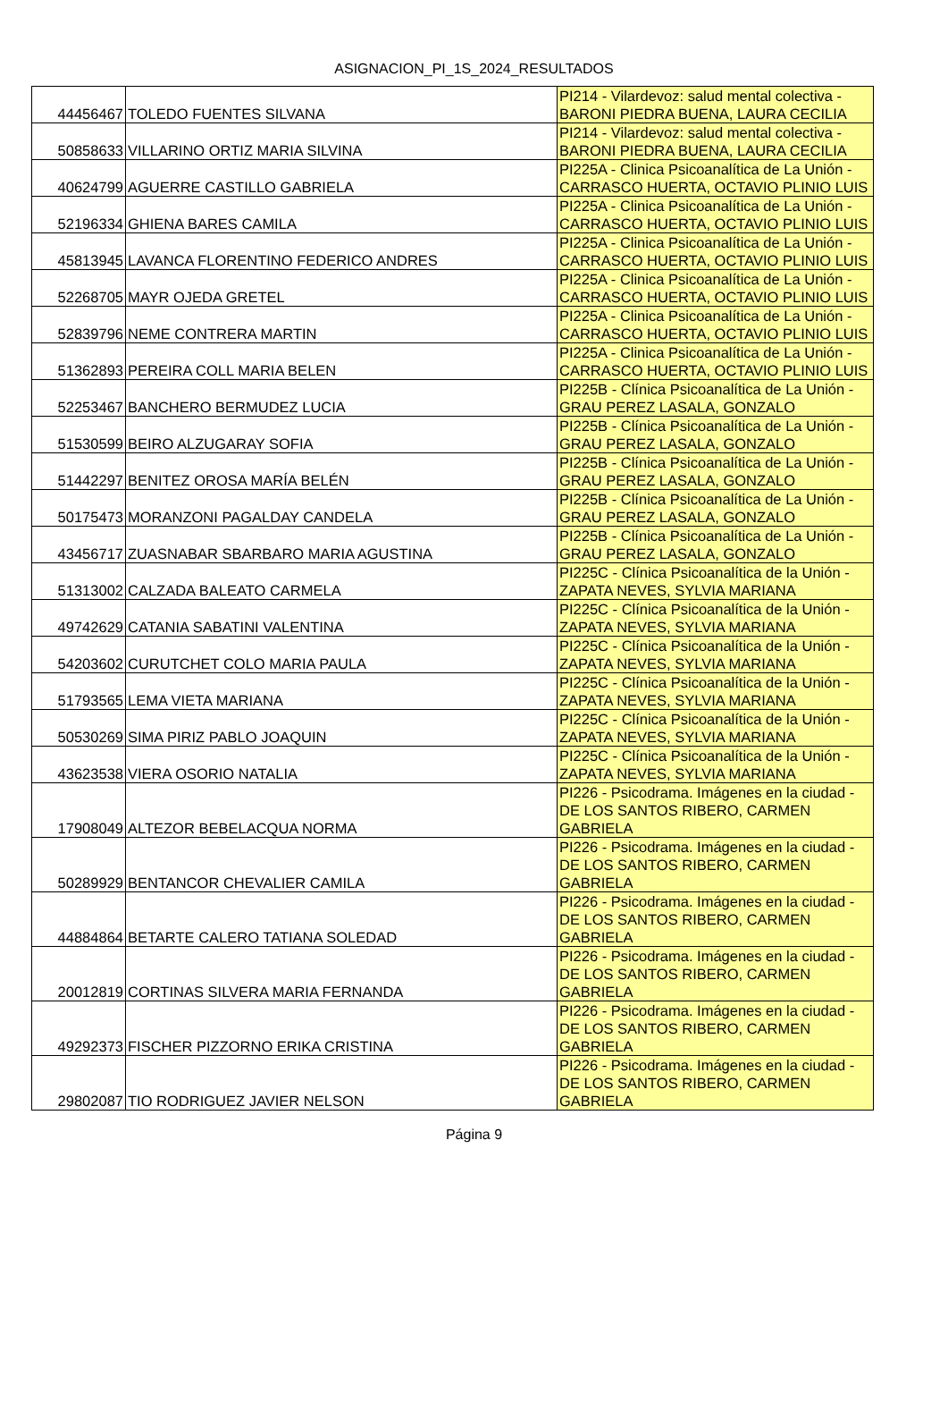ASIGNACION_PI_1S_2024_RESULTADOS
| 44456467 | TOLEDO FUENTES SILVANA | PI214 - Vilardevoz: salud mental colectiva - BARONI PIEDRA BUENA, LAURA CECILIA |
| 50858633 | VILLARINO ORTIZ MARIA SILVINA | PI214 - Vilardevoz: salud mental colectiva - BARONI PIEDRA BUENA, LAURA CECILIA |
| 40624799 | AGUERRE CASTILLO GABRIELA | PI225A - Clinica Psicoanalítica de La Unión - CARRASCO HUERTA, OCTAVIO PLINIO LUIS |
| 52196334 | GHIENA BARES CAMILA | PI225A - Clinica Psicoanalítica de La Unión - CARRASCO HUERTA, OCTAVIO PLINIO LUIS |
| 45813945 | LAVANCA FLORENTINO FEDERICO ANDRES | PI225A - Clinica Psicoanalítica de La Unión - CARRASCO HUERTA, OCTAVIO PLINIO LUIS |
| 52268705 | MAYR OJEDA GRETEL | PI225A - Clinica Psicoanalítica de La Unión - CARRASCO HUERTA, OCTAVIO PLINIO LUIS |
| 52839796 | NEME CONTRERA MARTIN | PI225A - Clinica Psicoanalítica de La Unión - CARRASCO HUERTA, OCTAVIO PLINIO LUIS |
| 51362893 | PEREIRA COLL MARIA BELEN | PI225A - Clinica Psicoanalítica de La Unión - CARRASCO HUERTA, OCTAVIO PLINIO LUIS |
| 52253467 | BANCHERO BERMUDEZ LUCIA | PI225B - Clínica Psicoanalítica de La Unión - GRAU PEREZ LASALA, GONZALO |
| 51530599 | BEIRO ALZUGARAY SOFIA | PI225B - Clínica Psicoanalítica de La Unión - GRAU PEREZ LASALA, GONZALO |
| 51442297 | BENITEZ OROSA MARÍA BELÉN | PI225B - Clínica Psicoanalítica de La Unión - GRAU PEREZ LASALA, GONZALO |
| 50175473 | MORANZONI PAGALDAY CANDELA | PI225B - Clínica Psicoanalítica de La Unión - GRAU PEREZ LASALA, GONZALO |
| 43456717 | ZUASNABAR SBARBARO MARIA AGUSTINA | PI225B - Clínica Psicoanalítica de La Unión - GRAU PEREZ LASALA, GONZALO |
| 51313002 | CALZADA BALEATO CARMELA | PI225C - Clínica Psicoanalítica de la Unión - ZAPATA NEVES, SYLVIA MARIANA |
| 49742629 | CATANIA SABATINI VALENTINA | PI225C - Clínica Psicoanalítica de la Unión - ZAPATA NEVES, SYLVIA MARIANA |
| 54203602 | CURUTCHET COLO MARIA PAULA | PI225C - Clínica Psicoanalítica de la Unión - ZAPATA NEVES, SYLVIA MARIANA |
| 51793565 | LEMA VIETA MARIANA | PI225C - Clínica Psicoanalítica de la Unión - ZAPATA NEVES, SYLVIA MARIANA |
| 50530269 | SIMA PIRIZ PABLO JOAQUIN | PI225C - Clínica Psicoanalítica de la Unión - ZAPATA NEVES, SYLVIA MARIANA |
| 43623538 | VIERA OSORIO NATALIA | PI225C - Clínica Psicoanalítica de la Unión - ZAPATA NEVES, SYLVIA MARIANA |
| 17908049 | ALTEZOR BEBELACQUA NORMA | PI226 - Psicodrama. Imágenes en la ciudad - DE LOS SANTOS RIBERO, CARMEN GABRIELA |
| 50289929 | BENTANCOR CHEVALIER CAMILA | PI226 - Psicodrama. Imágenes en la ciudad - DE LOS SANTOS RIBERO, CARMEN GABRIELA |
| 44884864 | BETARTE CALERO TATIANA SOLEDAD | PI226 - Psicodrama. Imágenes en la ciudad - DE LOS SANTOS RIBERO, CARMEN GABRIELA |
| 20012819 | CORTINAS SILVERA MARIA FERNANDA | PI226 - Psicodrama. Imágenes en la ciudad - DE LOS SANTOS RIBERO, CARMEN GABRIELA |
| 49292373 | FISCHER PIZZORNO ERIKA CRISTINA | PI226 - Psicodrama. Imágenes en la ciudad - DE LOS SANTOS RIBERO, CARMEN GABRIELA |
| 29802087 | TIO RODRIGUEZ JAVIER NELSON | PI226 - Psicodrama. Imágenes en la ciudad - DE LOS SANTOS RIBERO, CARMEN GABRIELA |
Página 9